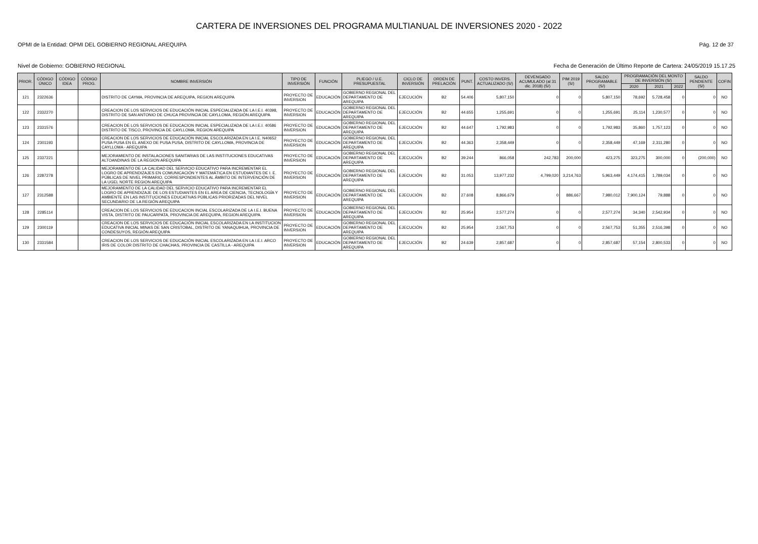CARTERA DE INVERSIONES DEL PROGRAMA MULTIANUAL DE INVERSIONES 2020 - 2022
OPMI de la Entidad: OPMI DEL GOBIERNO REGIONAL AREQUIPA Pág. 12 de 37
Nivel de Gobierno: GOBIERNO REGIONAL Fecha de Generación de Último Reporte de Cartera: 24/05/2019 15.17.25
| PRIOR. | CÓDIGO ÚNICO | CÓDIGO IDEA | CÓDIGO PROG. | NOMBRE INVERSIÓN | TIPO DE INVERSIÓN | FUNCIÓN | PLIEGO / U.E. PRESUPUESTAL | CICLO DE INVERSIÓN | ORDEN DE PRELACIÓN | PUNT. | COSTO INVERS. ACTUALIZADO (S/) | DEVENGADO ACUMULADO (al 31 dic. 2018) (S/) | PIM 2019 (S/) | SALDO PROGRAMABLE (S/) | PROGRAMACIÓN DEL MONTO DE INVERSIÓN (S/) | | | SALDO PENDIENTE (S/) | COFIN |
| --- | --- | --- | --- | --- | --- | --- | --- | --- | --- | --- | --- | --- | --- | --- | --- | --- | --- | --- | --- |
| | | | | | | | | | | | | | | | 2020 | 2021 | 2022 | | |
| 121 | 2322636 | | | DISTRITO DE CAYMA, PROVINCIA DE AREQUIPA, REGION AREQUIPA | PROYECTO DE INVERSION | EDUCACIÓN | GOBIERNO REGIONAL DEL DEPARTAMENTO DE AREQUIPA | EJECUCIÓN | B2 | 54.406 | 5,807,150 | 0 | 0 | 5,807,150 | 78,692 | 5,728,458 | 0 | 0 | NO |
| 122 | 2332270 | | | CREACION DE LOS SERVICIOS DE EDUCACIÓN INICIAL ESPECIALIZADA DE LA I.E.I. 40398, DISTRITO DE SAN ANTONIO DE CHUCA PROVINCIA DE CAYLLOMA, REGIÓN AREQUIPA | PROYECTO DE INVERSION | EDUCACIÓN | GOBIERNO REGIONAL DEL DEPARTAMENTO DE AREQUIPA | EJECUCIÓN | B2 | 44.655 | 1,255,691 | 0 | 0 | 1,255,691 | 25,114 | 1,230,577 | 0 | 0 | NO |
| 123 | 2331576 | | | CREACION DE LOS SERVICIOS DE EDUCACION INICIAL ESPECIALIZADA DE LA I.E.I. 40586 DISTRITO DE TISCO, PROVINCIA DE CAYLLOMA, REGION AREQUIPA | PROYECTO DE INVERSION | EDUCACIÓN | GOBIERNO REGIONAL DEL DEPARTAMENTO DE AREQUIPA | EJECUCIÓN | B2 | 44.647 | 1,792,983 | 0 | 0 | 1,792,983 | 35,860 | 1,757,123 | 0 | 0 | NO |
| 124 | 2301193 | | | CREACION DE LOS SERVICIOS DE EDUCACIÓN INICIAL ESCOLARIZADA EN LA I.E. N40652 PUSA PUSA EN EL ANEXO DE PUSA PUSA, DISTRITO DE CAYLLOMA, PROVINCIA DE CAYLLOMA - AREQUIPA | PROYECTO DE INVERSION | EDUCACIÓN | GOBIERNO REGIONAL DEL DEPARTAMENTO DE AREQUIPA | EJECUCIÓN | B2 | 44.363 | 2,358,449 | 0 | 0 | 2,358,449 | 47,169 | 2,311,280 | 0 | 0 | NO |
| 125 | 2337221 | | | MEJORAMIENTO DE INSTALACIONES SANITARIAS DE LAS INSTITUCIONES EDUCATIVAS ALTOANDINAS DE LA REGION AREQUIPA | PROYECTO DE INVERSION | EDUCACIÓN | GOBIERNO REGIONAL DEL DEPARTAMENTO DE AREQUIPA | EJECUCIÓN | B2 | 39.244 | 866,058 | 242,783 | 200,000 | 423,275 | 323,275 | 300,000 | 0 | (200,000) | NO |
| 126 | 2287278 | | | MEJORAMIENTO DE LA CALIDAD DEL SERVICIO EDUCATIVO PARA INCREMENTAR EL LOGRO DE APRENDIZAJES EN COMUNICACIÓN Y MATEMÁTICA EN ESTUDIANTES DE I. E. PÚBLICAS DE NIVEL PRIMARIO, CORRESPONDIENTES AL ÁMBITO DE INTERVENCIÓN DE LA UGEL NORTE REGION AREQUIPA | PROYECTO DE INVERSION | EDUCACIÓN | GOBIERNO REGIONAL DEL DEPARTAMENTO DE AREQUIPA | EJECUCIÓN | B2 | 31.053 | 13,977,232 | 4,799,020 | 3,214,763 | 5,963,449 | 4,174,415 | 1,789,034 | 0 | 0 | NO |
| 127 | 2312588 | | | MEJORAMIENTO DE LA CALIDAD DEL SERVICIO EDUCATIVO PARA INCREMENTAR EL LOGRO DE APRENDIZAJE DE LOS ESTUDIANTES EN EL AREA DE CIENCIA, TECNOLOGÍA Y AMBIENTE EN LAS INSTITUCIONES EDUCATIVAS PÚBLICAS PRIORIZADAS DEL NIVEL SECUNDARIO DE LA REGIÓN AREQUIPA | PROYECTO DE INVERSION | EDUCACIÓN | GOBIERNO REGIONAL DEL DEPARTAMENTO DE AREQUIPA | EJECUCIÓN | B2 | 27.608 | 8,866,679 | 0 | 886,667 | 7,980,012 | 7,900,124 | 79,888 | 0 | 0 | NO |
| 128 | 2285114 | | | CREACION DE LOS SERVICIOS DE EDUCACION INCIAL ESCOLARIZADA DE LA I.E.I. BUENA VISTA, DISTRITO DE PAUCARPATA, PROVINCIA DE AREQUIPA, REGION AREQUIPA | PROYECTO DE INVERSION | EDUCACIÓN | GOBIERNO REGIONAL DEL DEPARTAMENTO DE AREQUIPA | EJECUCIÓN | B2 | 25.954 | 2,577,274 | 0 | 0 | 2,577,274 | 34,340 | 2,542,934 | 0 | 0 | NO |
| 129 | 2300119 | | | CREACION DE LOS SERVICIOS DE EDUCACIÓN INICIAL ESCOLARIZADA EN LA INSTITUCION EDUCATIVA INICIAL MINAS DE SAN CRISTOBAL, DISTRITO DE YANAQUIHUA, PROVINCIA DE CONDESUYOS, REGIÓN AREQUIPA | PROYECTO DE INVERSION | EDUCACIÓN | GOBIERNO REGIONAL DEL DEPARTAMENTO DE AREQUIPA | EJECUCIÓN | B2 | 25.954 | 2,567,753 | 0 | 0 | 2,567,753 | 51,355 | 2,516,398 | 0 | 0 | NO |
| 130 | 2331584 | | | CREACION DE LOS SERVICIOS DE EDUCACIÓN INICIAL ESCOLARIZADA EN LA I.E.I. ARCO IRIS DE COLOR DISTRITO DE CHACHAS, PROVINCIA DE CASTILLA - AREQUIPA | PROYECTO DE INVERSION | EDUCACIÓN | GOBIERNO REGIONAL DEL DEPARTAMENTO DE AREQUIPA | EJECUCIÓN | B2 | 24.639 | 2,857,687 | 0 | 0 | 2,857,687 | 57,154 | 2,800,533 | 0 | 0 | NO |